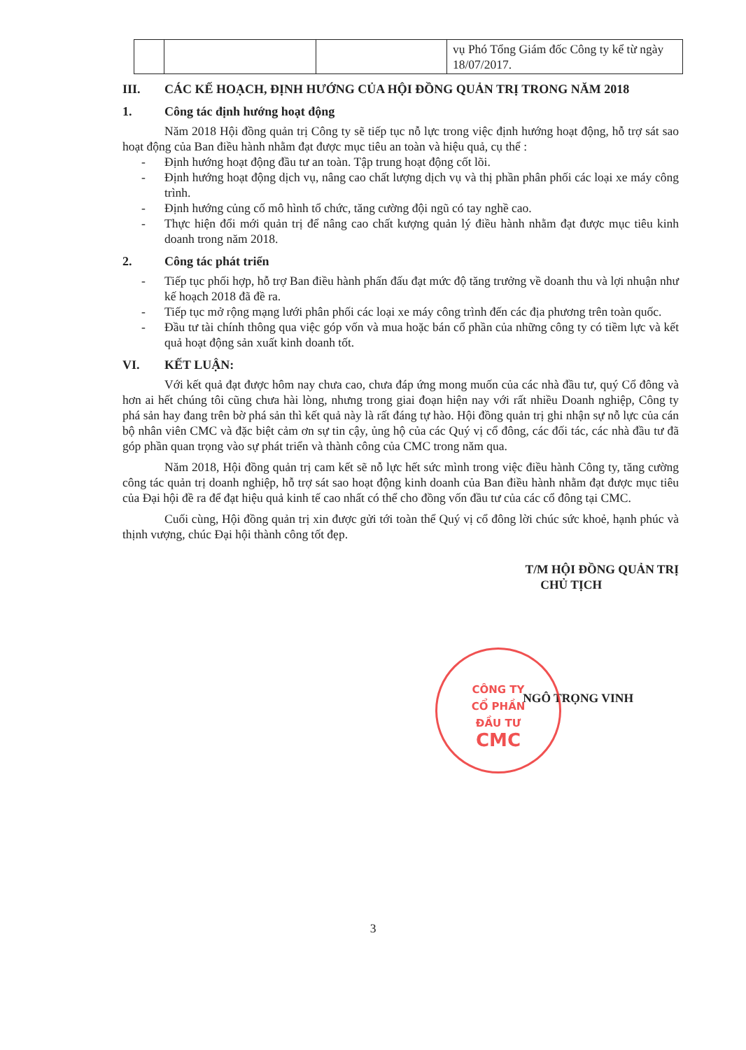| | | | vụ Phó Tổng Giám đốc Công ty kể từ ngày 18/07/2017. |
III. CÁC KẾ HOẠCH, ĐỊNH HƯỚNG CỦA HỘI ĐỒNG QUẢN TRỊ TRONG NĂM 2018
1. Công tác định hướng hoạt động
Năm 2018 Hội đồng quản trị Công ty sẽ tiếp tục nỗ lực trong việc định hướng hoạt động, hỗ trợ sát sao hoạt động của Ban điều hành nhằm đạt được mục tiêu an toàn và hiệu quả, cụ thể :
- Định hướng hoạt động đầu tư an toàn. Tập trung hoạt động cốt lõi.
- Định hướng hoạt động dịch vụ, nâng cao chất lượng dịch vụ và thị phần phân phối các loại xe máy công trình.
- Định hướng củng cố mô hình tổ chức, tăng cường đội ngũ có tay nghề cao.
- Thực hiện đổi mới quản trị để nâng cao chất kượng quản lý điều hành nhằm đạt được mục tiêu kinh doanh trong năm 2018.
2. Công tác phát triển
- Tiếp tục phối hợp, hỗ trợ Ban điều hành phấn đấu đạt mức độ tăng trưởng về doanh thu và lợi nhuận như kế hoạch 2018 đã đề ra.
- Tiếp tục mở rộng mạng lưới phân phối các loại xe máy công trình đến các địa phương trên toàn quốc.
- Đầu tư tài chính thông qua việc góp vốn và mua hoặc bán cổ phần của những công ty có tiềm lực và kết quả hoạt động sản xuất kinh doanh tốt.
VI. KẾT LUẬN:
Với kết quả đạt được hôm nay chưa cao, chưa đáp ứng mong muốn của các nhà đầu tư, quý Cổ đông và hơn ai hết chúng tôi cũng chưa hài lòng, nhưng trong giai đoạn hiện nay với rất nhiều Doanh nghiệp, Công ty phá sản hay đang trên bờ phá sản thì kết quả này là rất đáng tự hào. Hội đồng quản trị ghi nhận sự nỗ lực của cán bộ nhân viên CMC và đặc biệt cảm ơn sự tin cậy, ủng hộ của các Quý vị cổ đông, các đối tác, các nhà đầu tư đã góp phần quan trọng vào sự phát triển và thành công của CMC trong năm qua.
Năm 2018, Hội đồng quản trị cam kết sẽ nỗ lực hết sức mình trong việc điều hành Công ty, tăng cường công tác quản trị doanh nghiệp, hỗ trợ sát sao hoạt động kinh doanh của Ban điều hành nhằm đạt được mục tiêu của Đại hội đề ra để đạt hiệu quả kinh tế cao nhất có thể cho đồng vốn đầu tư của các cổ đông tại CMC.
Cuối cùng, Hội đồng quản trị xin được gửi tới toàn thể Quý vị cổ đông lời chúc sức khoẻ, hạnh phúc và thịnh vượng, chúc Đại hội thành công tốt đẹp.
T/M HỘI ĐỒNG QUẢN TRỊ
CHỦ TỊCH
NGÔ TRỌNG VINH
CÔNG TY
CỔ PHẦN
ĐẦU TƯ
CMC
3